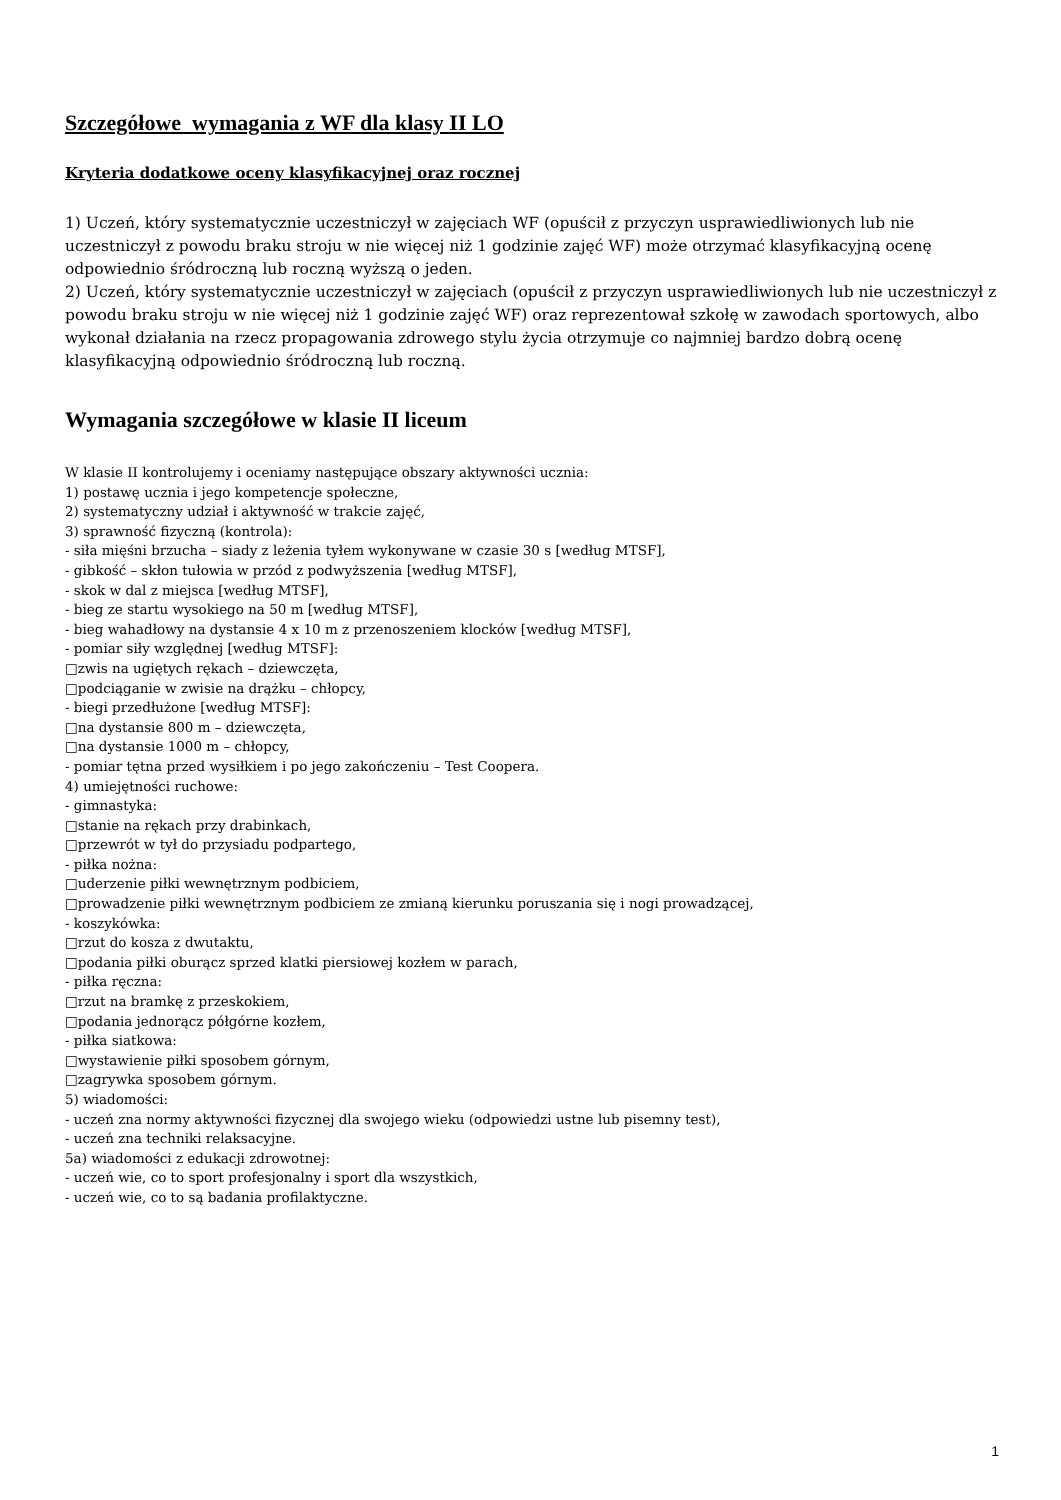Szczegółowe wymagania z WF dla klasy II LO
Kryteria dodatkowe oceny klasyfikacyjnej oraz rocznej
1) Uczeń, który systematycznie uczestniczył w zajęciach WF (opuścił z przyczyn usprawiedliwionych lub nie uczestniczył z powodu braku stroju w nie więcej niż 1 godzinie zajęć WF) może otrzymać klasyfikacyjną ocenę odpowiednio śródroczną lub roczną wyższą o jeden.
2) Uczeń, który systematycznie uczestniczył w zajęciach (opuścił z przyczyn usprawiedliwionych lub nie uczestniczył z powodu braku stroju w nie więcej niż 1 godzinie zajęć WF) oraz reprezentował szkołę w zawodach sportowych, albo wykonał działania na rzecz propagowania zdrowego stylu życia otrzymuje co najmniej bardzo dobrą ocenę klasyfikacyjną odpowiednio śródroczną lub roczną.
Wymagania szczegółowe w klasie II liceum
W klasie II kontrolujemy i oceniamy następujące obszary aktywności ucznia:
1) postawę ucznia i jego kompetencje społeczne,
2) systematyczny udział i aktywność w trakcie zajęć,
3) sprawność fizyczną (kontrola):
- siła mięśni brzucha – siady z leżenia tyłem wykonywane w czasie 30 s [według MTSF],
- gibkość – skłon tułowia w przód z podwyższenia [według MTSF],
- skok w dal z miejsca [według MTSF],
- bieg ze startu wysokiego na 50 m [według MTSF],
- bieg wahadłowy na dystansie 4 x 10 m z przenoszeniem klocków [według MTSF],
- pomiar siły względnej [według MTSF]:
□zwis na ugiętych rękach – dziewczęta,
□podciąganie w zwisie na drążku – chłopcy,
- biegi przedłużone [według MTSF]:
□na dystansie 800 m – dziewczęta,
□na dystansie 1000 m – chłopcy,
- pomiar tętna przed wysiłkiem i po jego zakończeniu – Test Coopera.
4) umiejętności ruchowe:
- gimnastyka:
□stanie na rękach przy drabinkach,
□przewrót w tył do przysiadu podpartego,
- piłka nożna:
□uderzenie piłki wewnętrznym podbiciem,
□prowadzenie piłki wewnętrznym podbiciem ze zmianą kierunku poruszania się i nogi prowadzącej,
- koszykówka:
□rzut do kosza z dwutaktu,
□podania piłki oburącz sprzed klatki piersiowej kozłem w parach,
- piłka ręczna:
□rzut na bramkę z przeskokiem,
□podania jednorącz półgórne kozłem,
- piłka siatkowa:
□wystawienie piłki sposobem górnym,
□zagrywka sposobem górnym.
5) wiadomości:
- uczeń zna normy aktywności fizycznej dla swojego wieku (odpowiedzi ustne lub pisemny test),
- uczeń zna techniki relaksacyjne.
5a) wiadomości z edukacji zdrowotnej:
- uczeń wie, co to sport profesjonalny i sport dla wszystkich,
- uczeń wie, co to są badania profilaktyczne.
1